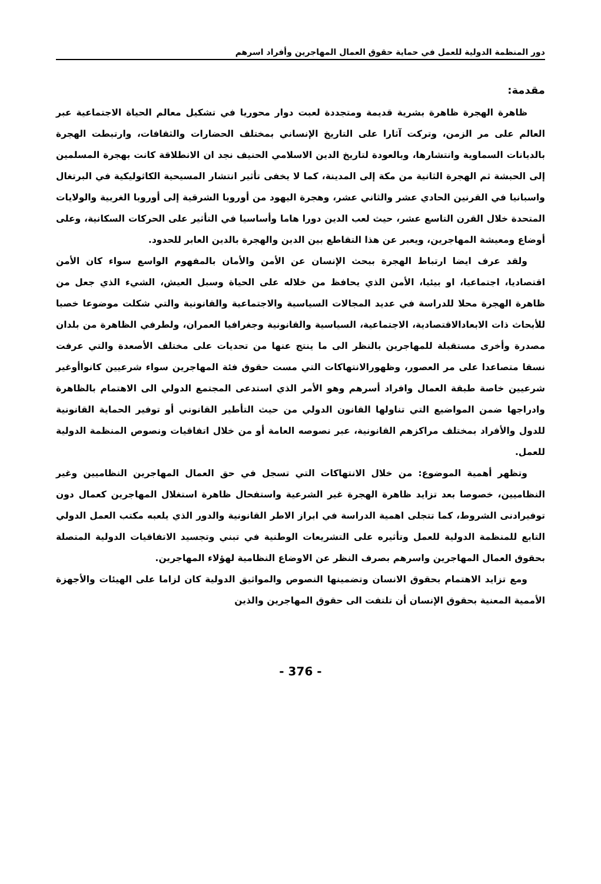دور المنظمة الدولية للعمل في حماية حقوق العمال المهاجرين وأفراد اسرهم
مقدمة:
ظاهرة الهجرة ظاهرة بشرية قديمة ومتجددة لعبت دوار محوريا في تشكيل معالم الحياة الاجتماعية عبر العالم على مر الزمن، وتركت آثارا على التاريخ الإنساني بمختلف الحضارات والثقافات، وارتبطت الهجرة بالديانات السماوية وانتشارها، وبالعودة لتاريخ الدين الاسلامي الحنيف نجد ان الانطلاقة كانت بهجرة المسلمين إلى الحبشة ثم الهجرة الثانية من مكة إلى المدينة، كما لا يخفى تأثير انتشار المسيحية الكاثوليكية في البرتغال واسبانيا في القرنين الحادي عشر والثاني عشر، وهجرة اليهود من أوروبا الشرقية إلى أوروبا الغربية والولايات المتحدة خلال القرن التاسع عشر، حيث لعب الدين دورا هاما وأساسيا في التأثير على الحركات السكانية، وعلى أوضاع ومعيشة المهاجرين، ويعبر عن هذا التقاطع بين الدين والهجرة بالدين العابر للحدود.
ولقد عرف ايضا ارتباط الهجرة ببحث الإنسان عن الأمن والأمان بالمفهوم الواسع سواء كان الأمن اقتصاديا، اجتماعيا، او بيئيا، الأمن الذي يحافظ من خلاله على الحياة وسبل العيش، الشيء الذي جعل من ظاهرة الهجرة محلا للدراسة في عديد المجالات السياسية والاجتماعية والقانونية والتي شكلت موضوعا خصبا للأبحاث ذات الابعادالاقتصادية، الاجتماعية، السياسية والقانونية وجغرافيا العمران، ولطرفي الظاهرة من بلدان مصدرة وأخرى مستقبلة للمهاجرين بالنظر الى ما ينتج عنها من تحديات على مختلف الأصعدة والتي عرفت نسقا متصاعدا على مر العصور، وظهورالانتهاكات التي مست حقوق فئة المهاجرين سواء شرعيين كانواأوغير شرعيين خاصة طبقة العمال وافراد أسرهم وهو الأمر الذي استدعى المجتمع الدولي الى الاهتمام بالظاهرة وادراجها ضمن المواضيع التي تناولها القانون الدولي من حيث التأطير القانوني أو توفير الحماية القانونية للدول والأفراد بمختلف مراكزهم القانونية، عبر نصوصه العامة أو من خلال اتفاقيات ونصوص المنظمة الدولية للعمل.
وتظهر أهمية الموضوع: من خلال الانتهاكات التي تسجل في حق العمال المهاجرين النظاميين وغير النظاميين، خصوصا بعد تزايد ظاهرة الهجرة غير الشرعية واستفحال ظاهرة استغلال المهاجرين كعمال دون توفيرادنى الشروط، كما تتجلى اهمية الدراسة في ابراز الاطر القانونية والدور الذي يلعبه مكتب العمل الدولي التابع للمنظمة الدولية للعمل وتأثيره على التشريعات الوطنية في تبني وتجسيد الاتفاقيات الدولية المتصلة بحقوق العمال المهاجرين واسرهم بصرف النظر عن الاوضاع النظامية لهؤلاء المهاجرين.
ومع تزايد الاهتمام بحقوق الانسان وتضمينها النصوص والمواثيق الدولية كان لزاما على الهيئات والأجهزة الأممية المعنية بحقوق الإنسان أن تلتفت الى حقوق المهاجرين والذين
- 376 -